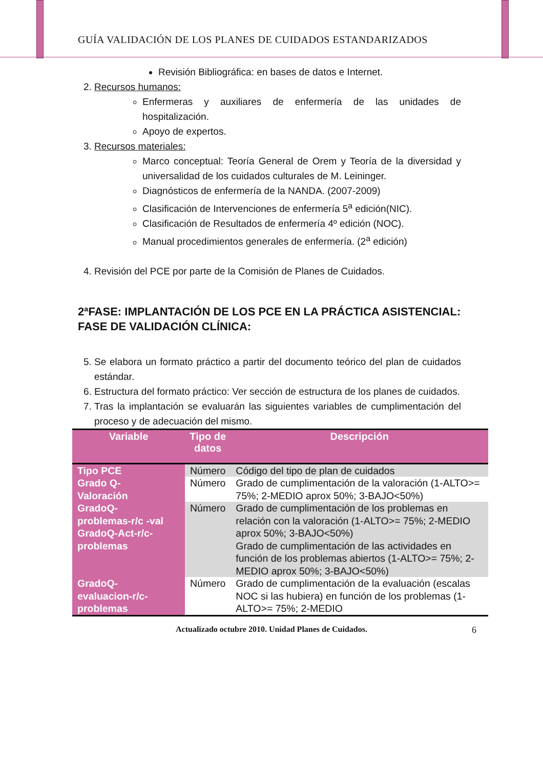GUÍA VALIDACIÓN DE LOS PLANES DE CUIDADOS ESTANDARIZADOS
Revisión Bibliográfica: en bases de datos e Internet.
2. Recursos humanos:
Enfermeras y auxiliares de enfermería de las unidades de hospitalización.
Apoyo de expertos.
3. Recursos materiales:
Marco conceptual: Teoría General de Orem y Teoría de la diversidad y universalidad de los cuidados culturales de M. Leininger.
Diagnósticos de enfermería de la NANDA. (2007-2009)
Clasificación de Intervenciones de enfermería 5<sup>a</sup> edición(NIC).
Clasificación de Resultados de enfermería 4º edición (NOC).
Manual procedimientos generales de enfermería. (2<sup>a</sup> edición)
4. Revisión del PCE por parte de la Comisión de Planes de Cuidados.
2ªFASE: IMPLANTACIÓN DE LOS PCE EN LA PRÁCTICA ASISTENCIAL: FASE DE VALIDACIÓN CLÍNICA:
5. Se elabora un formato práctico a partir del documento teórico del plan de cuidados estándar.
6. Estructura del formato práctico: Ver sección de estructura de los planes de cuidados.
7. Tras la implantación se evaluarán las siguientes variables de cumplimentación del proceso y de adecuación del mismo.
| Variable | Tipo de datos | Descripción |
| --- | --- | --- |
| Tipo PCE | Número | Código del tipo de plan de cuidados |
| Grado Q- Valoración | Número | Grado de cumplimentación de la valoración (1-ALTO>= 75%; 2-MEDIO aprox 50%; 3-BAJO<50%) |
| GradoQ- problemas-r/c -val GradoQ-Act-r/c-problemas | Número | Grado de cumplimentación de los problemas en relación con la valoración (1-ALTO>= 75%; 2-MEDIO aprox 50%; 3-BAJO<50%) Grado de cumplimentación de las actividades en función de los problemas abiertos (1-ALTO>= 75%; 2-MEDIO aprox 50%; 3-BAJO<50%) |
| GradoQ- evaluacion-r/c- problemas | Número | Grado de cumplimentación de la evaluación (escalas NOC si las hubiera) en función de los problemas (1-ALTO>= 75%; 2-MEDIO |
Actualizado octubre 2010. Unidad Planes de Cuidados. 6